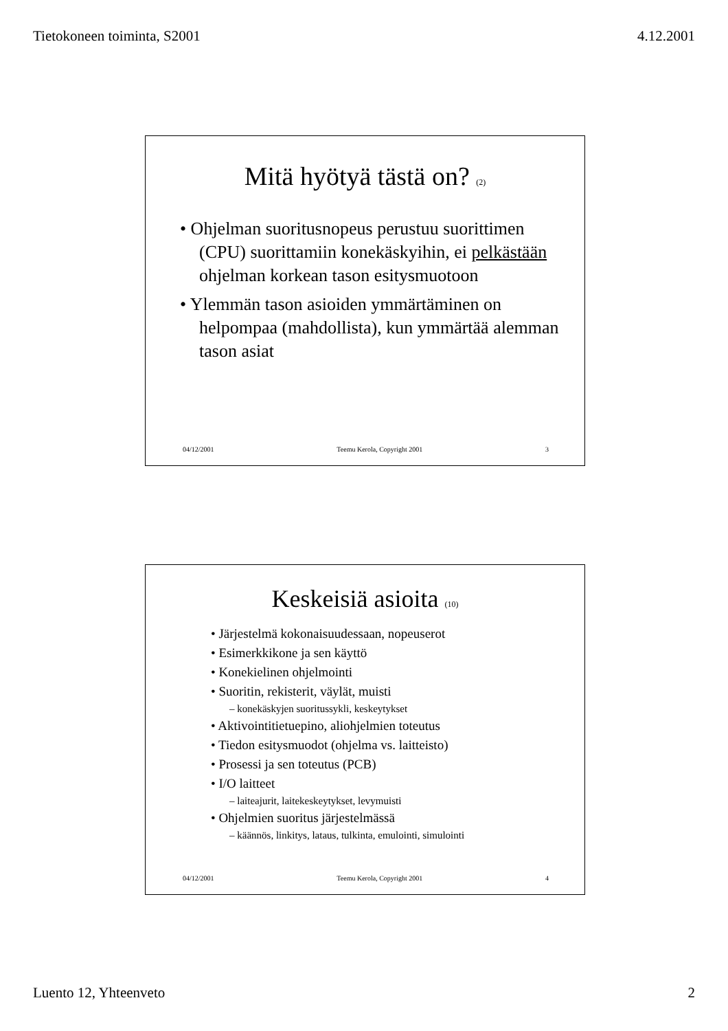Tietokoneen toiminta, S2001 4.12.2001
Mitä hyötyä tästä on? (2)
• Ohjelman suoritusnopeus perustuu suorittimen (CPU) suorittamiin konekäskyihin, ei pelkästään ohjelman korkean tason esitysmuotoon
• Ylemmän tason asioiden ymmärtäminen on helpompaa (mahdollista), kun ymmärtää alemman tason asiat
04/12/2001 Teemu Kerola, Copyright 2001 3
Keskeisiä asioita (10)
• Järjestelmä kokonaisuudessaan, nopeuserot
• Esimerkkikone ja sen käyttö
• Konekielinen ohjelmointi
• Suoritin, rekisterit, väylät, muisti
– konekäskyjen suoritussykli, keskeytykset
• Aktivointitietuepino, aliohjelmien toteutus
• Tiedon esitysmuodot (ohjelma vs. laitteisto)
• Prosessi ja sen toteutus (PCB)
• I/O laitteet
– laiteajurit, laitekeskeytykset, levymuisti
• Ohjelmien suoritus järjestelmässä
– käännös, linkitys, lataus, tulkinta, emulointi, simulointi
04/12/2001 Teemu Kerola, Copyright 2001 4
Luento 12, Yhteenveto 2